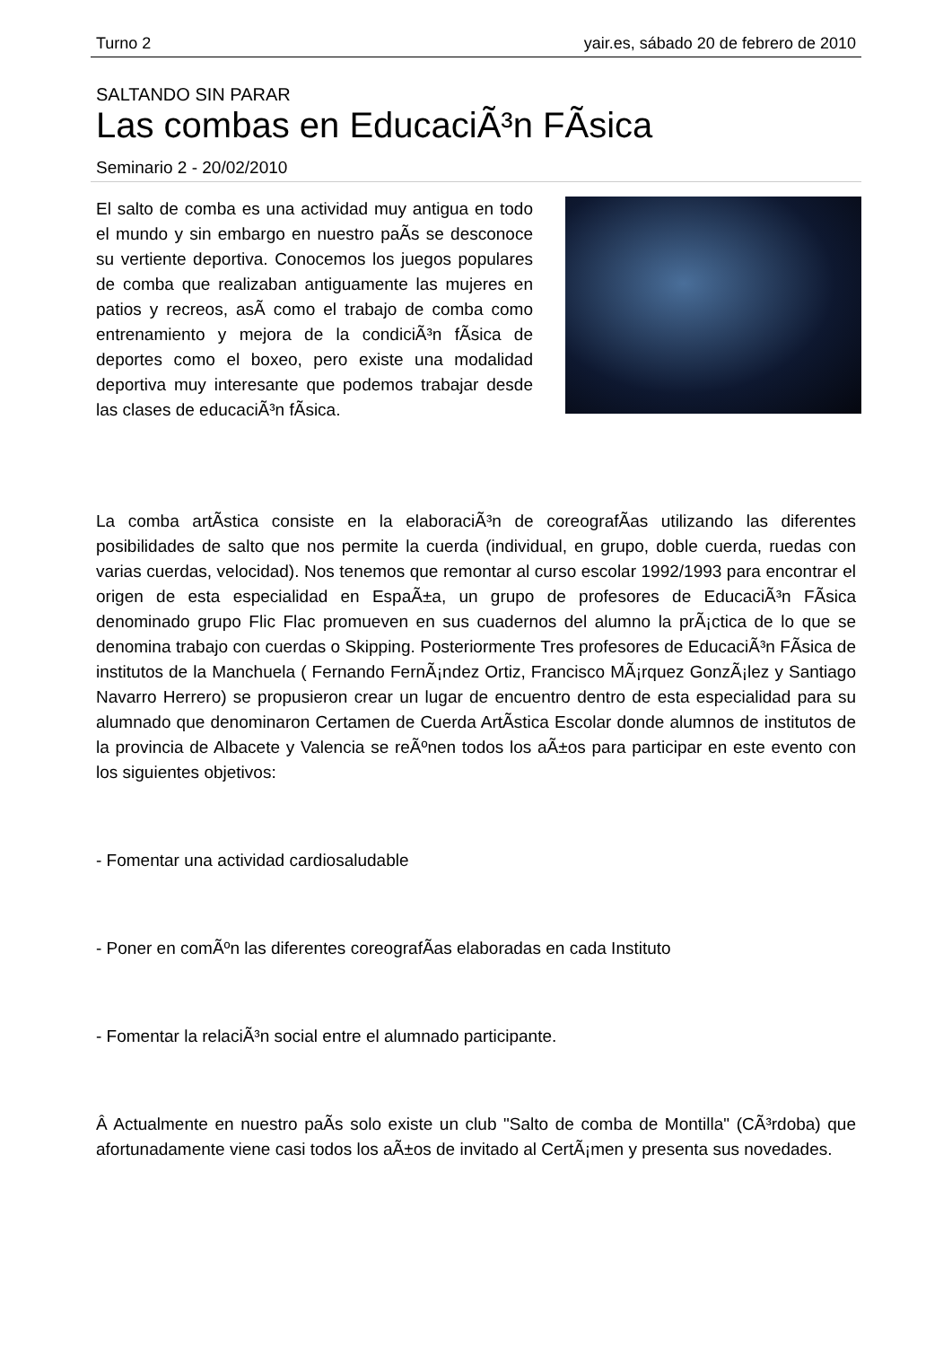Turno 2 yair.es, sábado 20 de febrero de 2010
SALTANDO SIN PARAR
Las combas en EducaciÃ³n FÃ­sica
Seminario 2 - 20/02/2010
El salto de comba es una actividad muy antigua en todo el mundo y sin embargo en nuestro paÃ­s se desconoce su vertiente deportiva. Conocemos los juegos populares de comba que realizaban antiguamente las mujeres en patios y recreos, asÃ­ como el trabajo de comba como entrenamiento y mejora de la condiciÃ³n fÃ­sica de deportes como el boxeo, pero existe una modalidad deportiva muy interesante que podemos trabajar desde las clases de educaciÃ³n fÃ­sica.
La comba artÃ­stica consiste en la elaboraciÃ³n de coreografÃ­as utilizando las diferentes posibilidades de salto que nos permite la cuerda (individual, en grupo, doble cuerda, ruedas con varias cuerdas, velocidad). Nos tenemos que remontar al curso escolar 1992/1993 para encontrar el origen de esta especialidad en EspaÃ±a, un grupo de profesores de EducaciÃ³n FÃ­sica denominado grupo Flic Flac promueven en sus cuadernos del alumno la prÃ¡ctica de lo que se denomina trabajo con cuerdas o Skipping. Posteriormente Tres profesores de EducaciÃ³n FÃ­sica de institutos de la Manchuela ( Fernando FernÃ¡ndez Ortiz, Francisco MÃ¡rquez GonzÃ¡lez y Santiago Navarro Herrero) se propusieron crear un lugar de encuentro dentro de esta especialidad para su alumnado que denominaron Certamen de Cuerda ArtÃ­stica Escolar donde alumnos de institutos de la provincia de Albacete y Valencia se reÃºnen todos los aÃ±os para participar en este evento con los siguientes objetivos:
- Fomentar una actividad cardiosaludable
- Poner en comÃºn las diferentes coreografÃ­as elaboradas en cada Instituto
- Fomentar la relaciÃ³n social entre el alumnado participante.
Â Actualmente en nuestro paÃ­s solo existe un club "Salto de comba de Montilla" (CÃ³rdoba) que afortunadamente viene casi todos los aÃ±os de invitado al CertÃ¡men y presenta sus novedades.